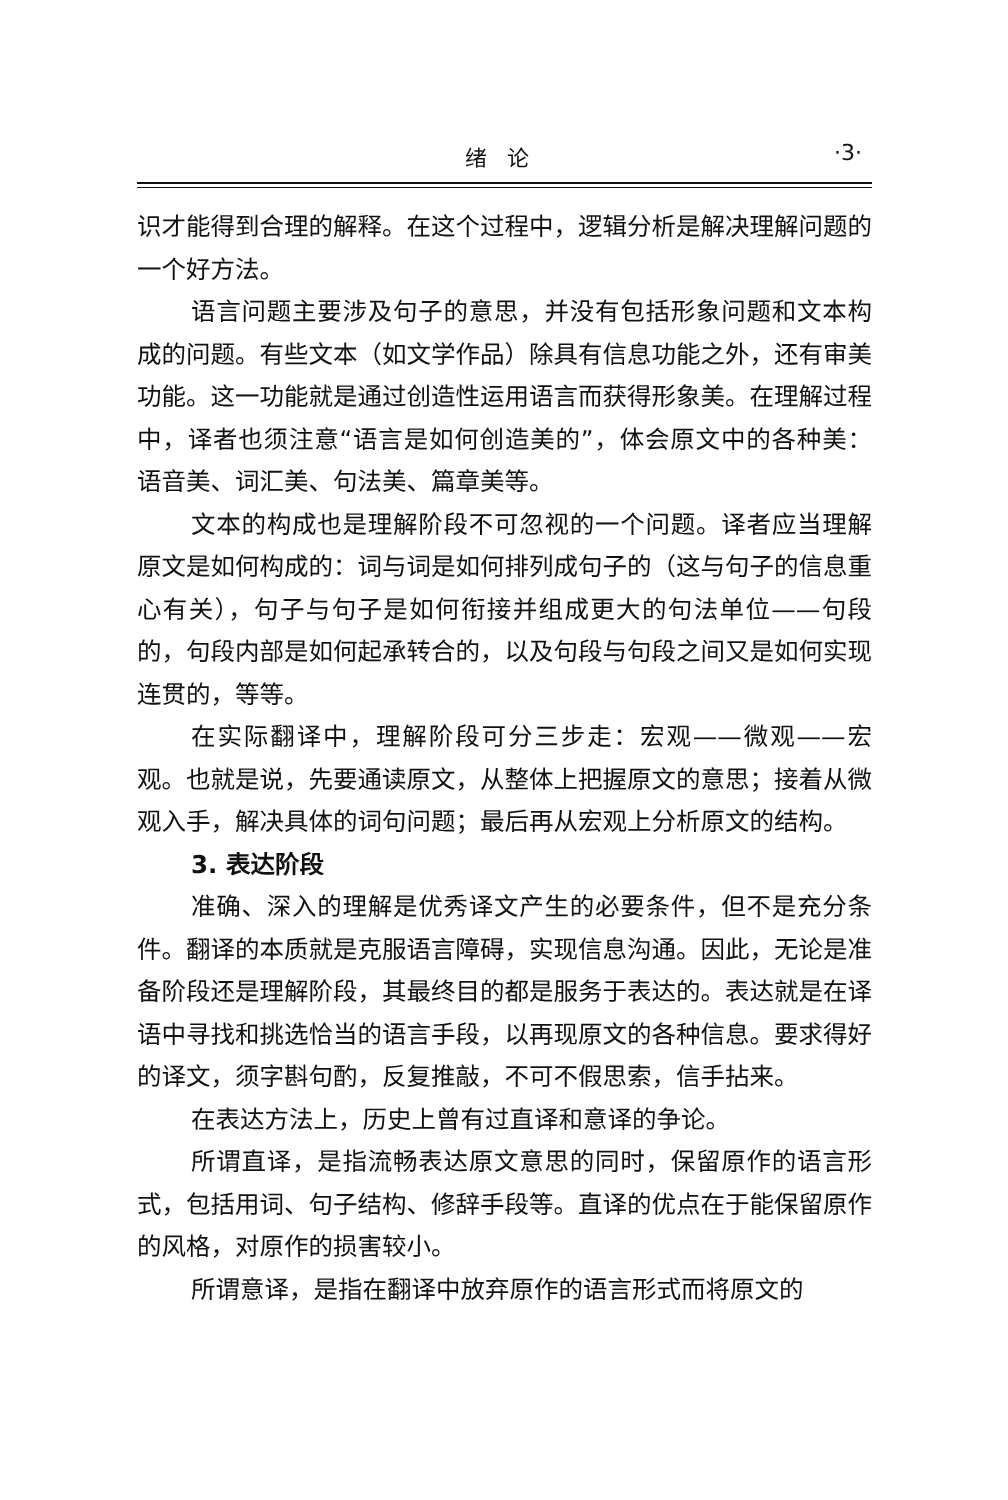绪论 ·3·
识才能得到合理的解释。在这个过程中，逻辑分析是解决理解问题的一个好方法。
语言问题主要涉及句子的意思，并没有包括形象问题和文本构成的问题。有些文本（如文学作品）除具有信息功能之外，还有审美功能。这一功能就是通过创造性运用语言而获得形象美。在理解过程中，译者也须注意“语言是如何创造美的”，体会原文中的各种美：语音美、词汇美、句法美、篇章美等。
文本的构成也是理解阶段不可忽视的一个问题。译者应当理解原文是如何构成的：词与词是如何排列成句子的（这与句子的信息重心有关），句子与句子是如何衔接并组成更大的句法单位——句段的，句段内部是如何起承转合的，以及句段与句段之间又是如何实现连贯的，等等。
在实际翻译中，理解阶段可分三步走：宏观——微观——宏观。也就是说，先要通读原文，从整体上把握原文的意思；接着从微观入手，解决具体的词句问题；最后再从宏观上分析原文的结构。
3. 表达阶段
准确、深入的理解是优秀译文产生的必要条件，但不是充分条件。翻译的本质就是克服语言障碍，实现信息沟通。因此，无论是准备阶段还是理解阶段，其最终目的都是服务于表达的。表达就是在译语中寻找和挑选恰当的语言手段，以再现原文的各种信息。要求得好的译文，须字斟句酌，反复推敲，不可不假思索，信手拈来。
在表达方法上，历史上曾有过直译和意译的争论。
所谓直译，是指流畅表达原文意思的同时，保留原作的语言形式，包括用词、句子结构、修辞手段等。直译的优点在于能保留原作的风格，对原作的损害较小。
所谓意译，是指在翻译中放弃原作的语言形式而将原文的